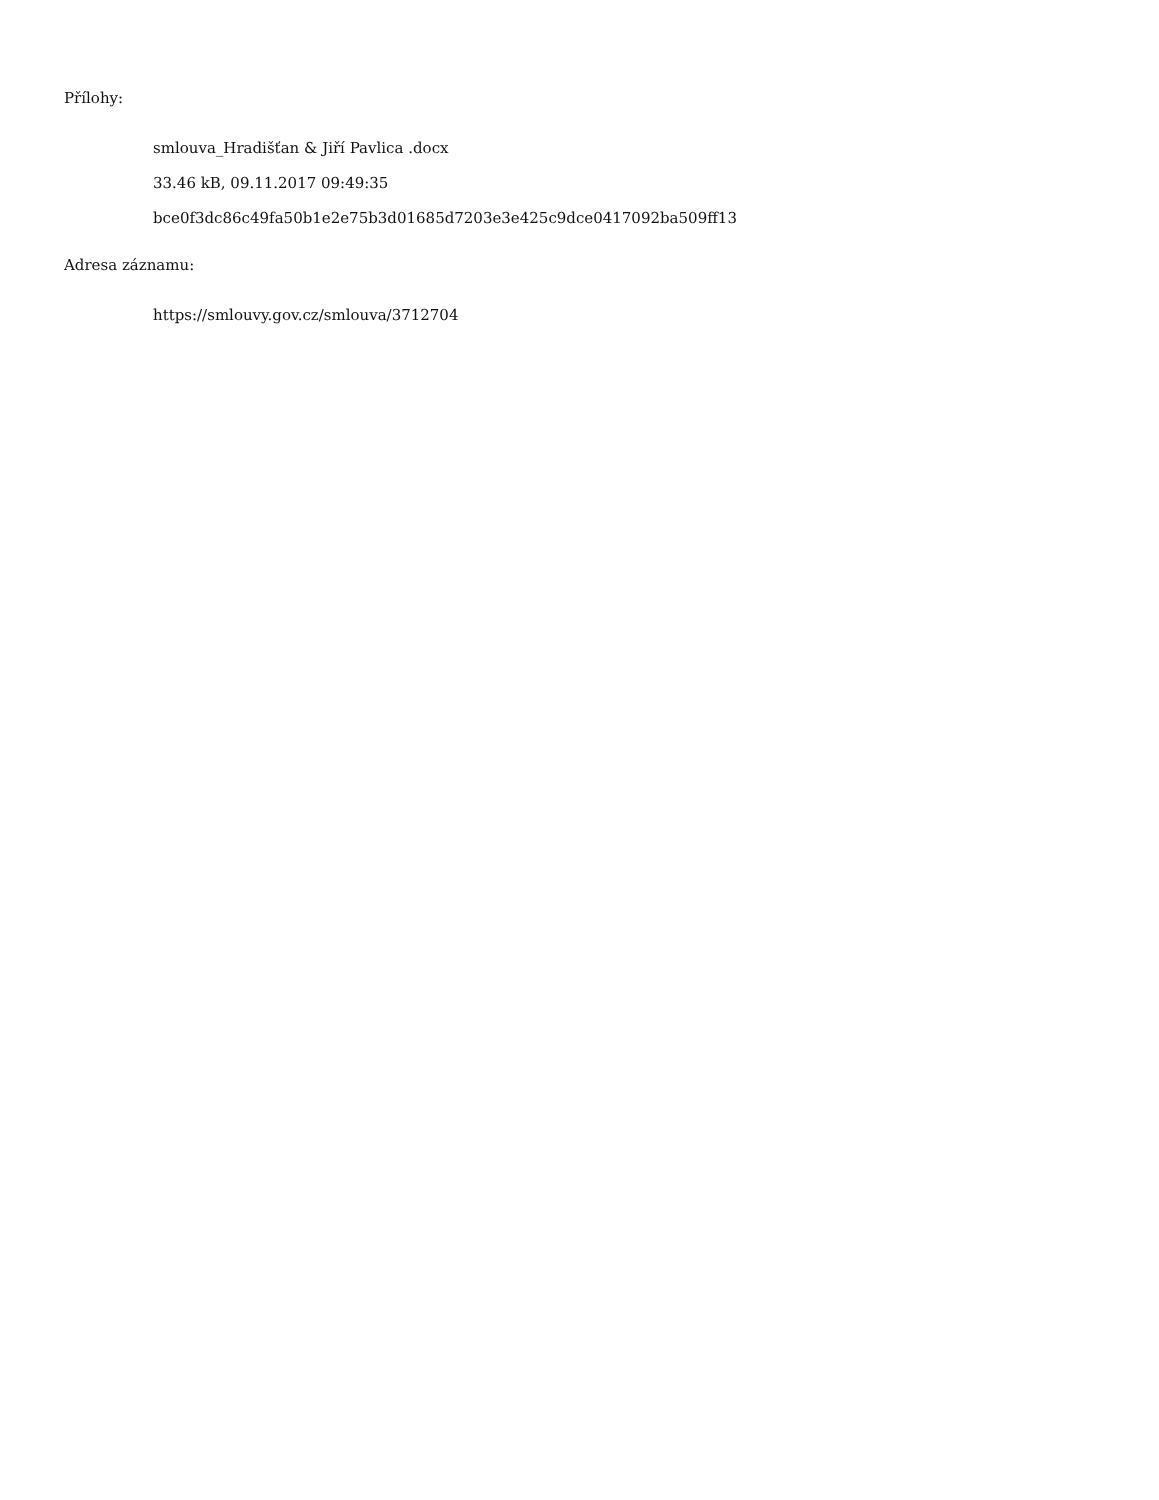Přílohy:
smlouva_Hradišťan & Jiří Pavlica .docx
33.46 kB, 09.11.2017 09:49:35
bce0f3dc86c49fa50b1e2e75b3d01685d7203e3e425c9dce0417092ba509ff13
Adresa záznamu:
https://smlouvy.gov.cz/smlouva/3712704